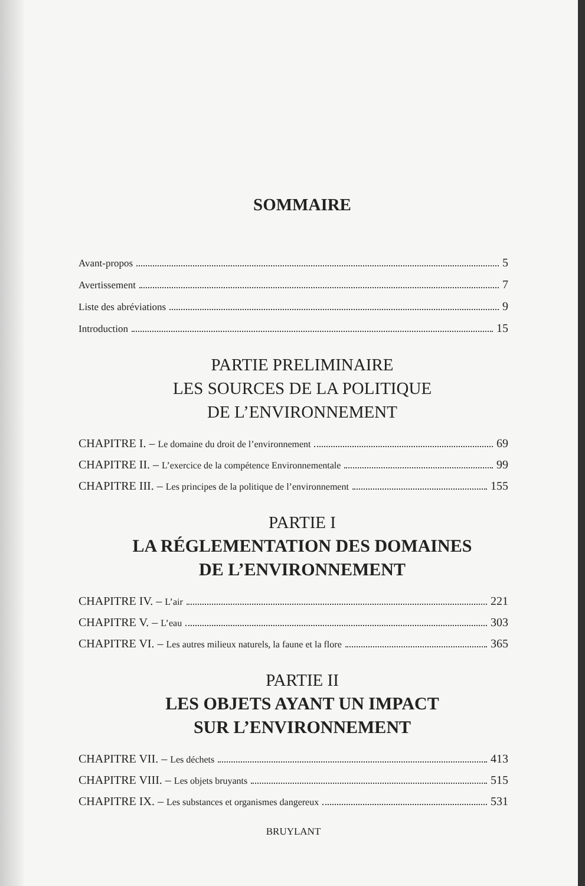SOMMAIRE
Avant-propos 5
Avertissement 7
Liste des abréviations 9
Introduction 15
PARTIE PRELIMINAIRE
LES SOURCES DE LA POLITIQUE
DE L’ENVIRONNEMENT
CHAPITRE I. – Le domaine du droit de l’environnement 69
CHAPITRE II. – L’exercice de la compétence Environnementale 99
CHAPITRE III. – Les principes de la politique de l’environnement 155
PARTIE I
LA RÉGLEMENTATION DES DOMAINES
DE L’ENVIRONNEMENT
CHAPITRE IV. – L’air 221
CHAPITRE V. – L’eau 303
CHAPITRE VI. – Les autres milieux naturels, la faune et la flore 365
PARTIE II
LES OBJETS AYANT UN IMPACT
SUR L’ENVIRONNEMENT
CHAPITRE VII. – Les déchets 413
CHAPITRE VIII. – Les objets bruyants 515
CHAPITRE IX. – Les substances et organismes dangereux 531
BRUYLANT